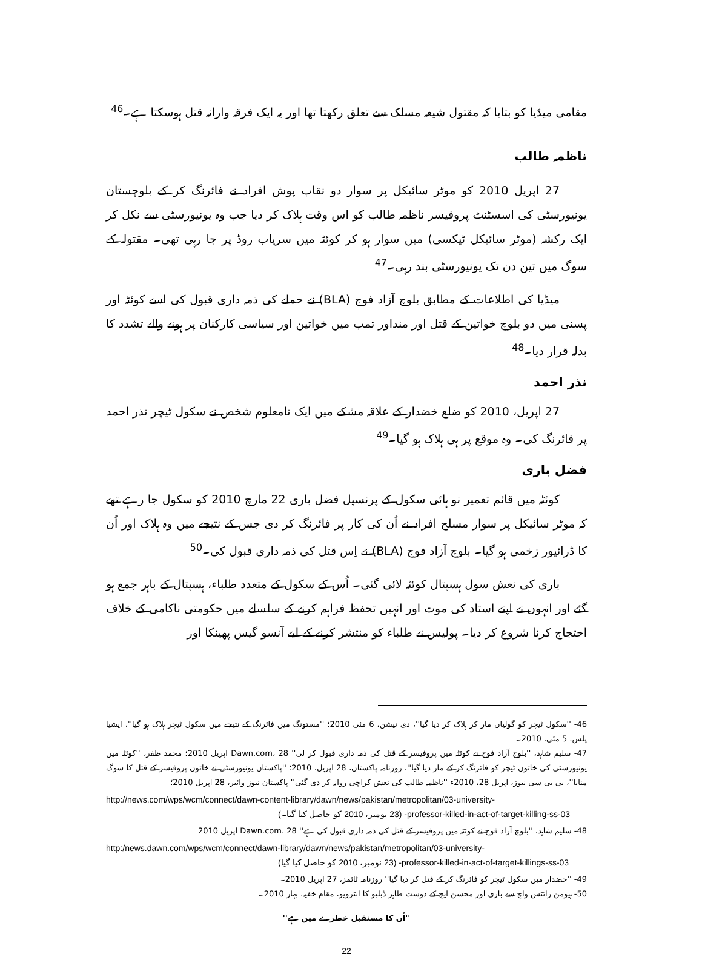مقامی میڈیا کو بتایا کہ مقتول شیعہ مسلک سے تعلق رکھتا تھا اور یہ ایک فرقہ وارانہ قتل ہوسکتا ہے۔<sup>46</sup>
ناظمہ طالب
27 اپریل 2010 کو موٹر سائیکل پر سوار دو نقاب پوش افراد نے فائرنگ کر کے بلوچستان یونیورسٹی کی اسسٹنٹ پروفیسر ناظمہ طالب کو اس وقت ہلاک کر دیا جب وہ یونیورسٹی سے نکل کر ایک رکشہ (موٹر سائیکل ٹیکسی) میں سوار ہو کر کوئٹہ میں سریاب روڈ پر جا رہی تھی۔ مقتولہ کے سوگ میں تین دن تک یونیورسٹی بند رہی۔<sup>47</sup>
میڈیا کی اطلاعات کے مطابق بلوچ آزاد فوج (BLA) نے حملے کی ذمہ داری قبول کی اسے کوئٹہ اور پسنی میں دو بلوچ خواتین کے قتل اور منداور تمب میں خواتین اور سیاسی کارکنان پر ہونے والے تشدد کا بدلہ قرار دیا۔<sup>48</sup>
نذر احمد
27 اپریل، 2010 کو ضلع خضدار کے علاقہ مشکے میں ایک نامعلوم شخص نے سکول ٹیچر نذر احمد پر فائرنگ کی۔ وہ موقع پر ہی ہلاک ہو گیا۔<sup>49</sup>
فضل باری
کوئٹہ میں قائم تعمیر نو ہائی سکول کے پرنسپل فضل باری 22 مارچ 2010 کو سکول جا رہے تھے کہ موٹر سائیکل پر سوار مسلح افراد نے اُن کی کار پر فائرنگ کر دی جس کے نتیجے میں وہ ہلاک اور اُن کا ڈرائیور زخمی ہو گیا۔ بلوچ آزاد فوج (BLA) نے اِس قتل کی ذمہ داری قبول کی۔<sup>50</sup>
باری کی نعش سول ہسپتال کوئٹہ لائی گئی۔ اُس کے سکول کے متعدد طلباء، ہسپتال کے باہر جمع ہو گئے اور انہوں نے اپنے استاد کی موت اور انہیں تحفظ فراہم کرنے کے سلسلے میں حکومتی ناکامی کے خلاف احتجاج کرنا شروع کر دیا۔ پولیس نے طلباء کو منتشر کرنے کے لیے آنسو گیس پھینکا اور
46- ''سکول ٹیچر کو گولیاں مار کر ہلاک کر دیا گیا''، دی نیشن، 6 مئی 2010؛ ''مستونگ میں فائرنگ کے نتیجے میں سکول ٹیچر ہلاک ہو گیا''، ایشیا پلس، 5 مئی، 2010۔
47- سلیم شاہد، ''بلوچ آزاد فوج نے کوئٹہ میں پروفیسر کے قتل کی ذمہ داری قبول کر لی'' Dawn.com، 28 اپریل 2010؛ محمد ظفر، ''کوئٹہ میں یونیورسٹی کی خاتون ٹیچر کو فائرنگ کر کے مار دیا گیا''، روزنامہ پاکستان، 28 اپریل، 2010؛ ''پاکستان یونیورسٹی نے خاتون پروفیسر کے قتل کا سوگ منایا''، بی بی سی نیوز، اپریل 28، 2010ء ''ناظمہ طالب کی نعش کراچی روانہ کر دی گئی'' پاکستان نیوز وائیر، 28 اپریل 2010؛
http://news.com/wps/wcm/connect/dawn-content-library/dawn/news/pakistan/metropolitan/03-university-
(23 نومبر، 2010 کو حاصل کیا گیا۔) -professor-killed-in-act-of-target-killing-ss-03
48- سلیم شاہد، ''بلوچ آزاد فوج نے کوئٹہ میں پروفیسر کے قتل کی ذمہ داری قبول کی ہے'' Dawn.com، 28 اپریل 2010
http:/news.dawn.com/wps/wcm/connect/dawn-library/dawn/news/pakistan/metropolitan/03-university-
(23 نومبر، 2010 کو حاصل کیا گیا) -professor-killed-in-act-of-target-killings-ss-03
49- ''خضدار میں سکول ٹیچر کو فائرنگ کر کے قتل کر دیا گیا'' روزنامہ ٹائمز، 27 اپریل 2010۔
50- ہیومن رائٹس واچ سے باری اور محسن ایچ کے دوست طاہر ڈبلیو کا انٹرویو، مقام خفیہ، بہار 2010۔
''اُن کا مستقبل خطرے میں ہے''
22